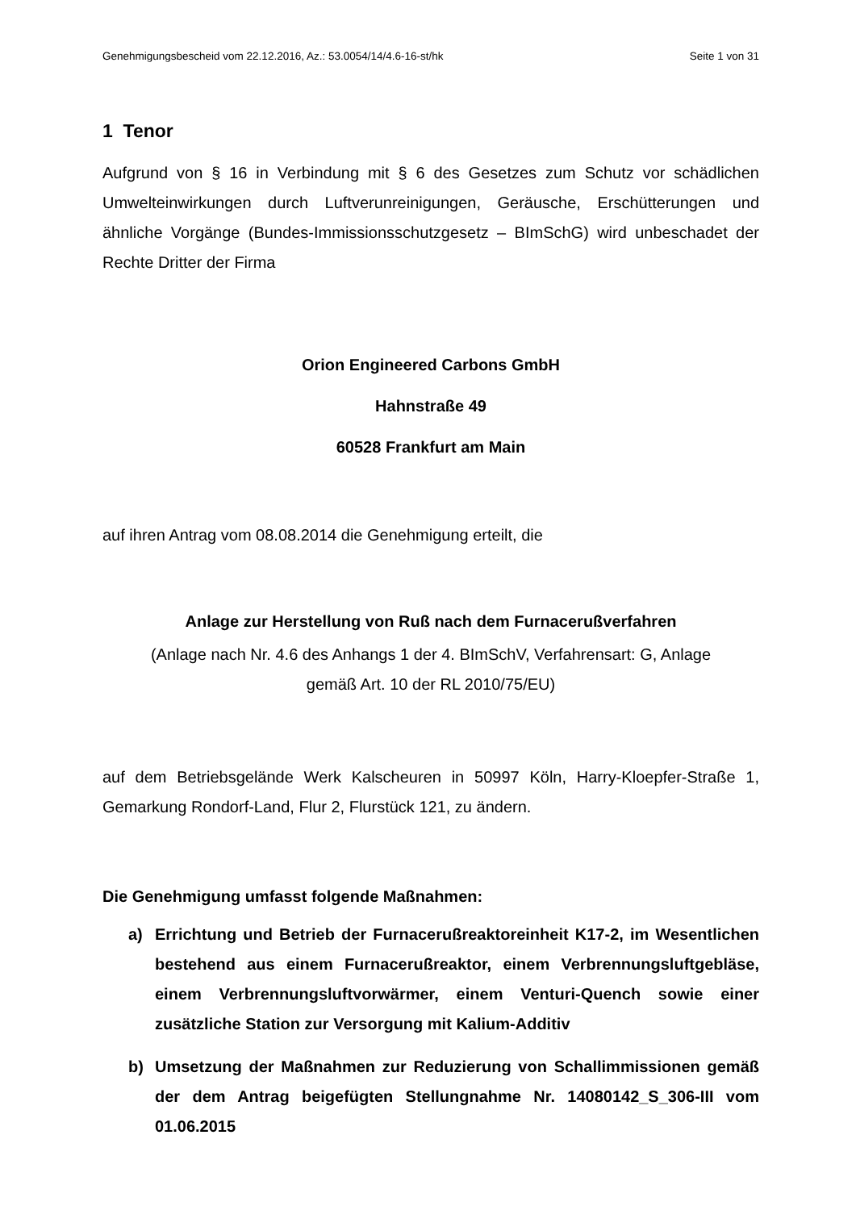Genehmigungsbescheid vom 22.12.2016, Az.: 53.0054/14/4.6-16-st/hk Seite 1 von 31
1 Tenor
Aufgrund von § 16 in Verbindung mit § 6 des Gesetzes zum Schutz vor schädlichen Umwelteinwirkungen durch Luftverunreinigungen, Geräusche, Erschütterungen und ähnliche Vorgänge (Bundes-Immissionsschutzgesetz – BImSchG) wird unbeschadet der Rechte Dritter der Firma
Orion Engineered Carbons GmbH
Hahnstraße 49
60528 Frankfurt am Main
auf ihren Antrag vom 08.08.2014 die Genehmigung erteilt, die
Anlage zur Herstellung von Ruß nach dem Furnacerußverfahren
(Anlage nach Nr. 4.6 des Anhangs 1 der 4. BImSchV, Verfahrensart: G, Anlage gemäß Art. 10 der RL 2010/75/EU)
auf dem Betriebsgelände Werk Kalscheuren in 50997 Köln, Harry-Kloepfer-Straße 1, Gemarkung Rondorf-Land, Flur 2, Flurstück 121, zu ändern.
Die Genehmigung umfasst folgende Maßnahmen:
a) Errichtung und Betrieb der Furnacerußreaktoreinheit K17-2, im Wesentlichen bestehend aus einem Furnacerußreaktor, einem Verbrennungsluftgebläse, einem Verbrennungsluftvorwärmer, einem Venturi-Quench sowie einer zusätzliche Station zur Versorgung mit Kalium-Additiv
b) Umsetzung der Maßnahmen zur Reduzierung von Schallimmissionen gemäß der dem Antrag beigefügten Stellungnahme Nr. 14080142_S_306-III vom 01.06.2015